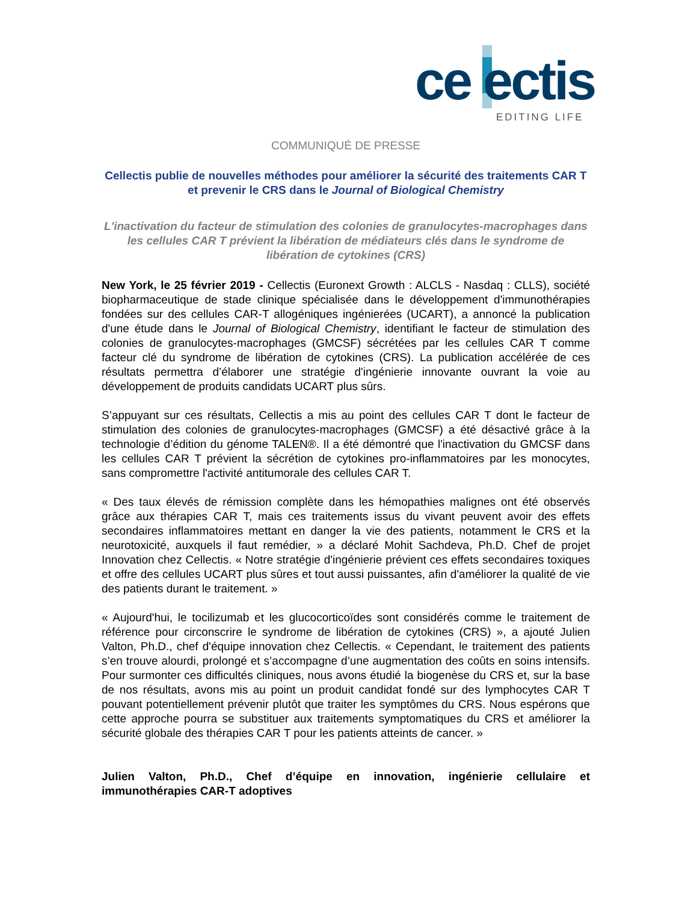ce ectis
EDITING LIFE
COMMUNIQUÉ DE PRESSE
Cellectis publie de nouvelles méthodes pour améliorer la sécurité des traitements CAR T et prevenir le CRS dans le Journal of Biological Chemistry
L'inactivation du facteur de stimulation des colonies de granulocytes-macrophages dans les cellules CAR T prévient la libération de médiateurs clés dans le syndrome de libération de cytokines (CRS)
New York, le 25 février 2019 - Cellectis (Euronext Growth : ALCLS - Nasdaq : CLLS), société biopharmaceutique de stade clinique spécialisée dans le développement d'immunothérapies fondées sur des cellules CAR-T allogéniques ingénierées (UCART), a annoncé la publication d'une étude dans le Journal of Biological Chemistry, identifiant le facteur de stimulation des colonies de granulocytes-macrophages (GMCSF) sécrétées par les cellules CAR T comme facteur clé du syndrome de libération de cytokines (CRS). La publication accélérée de ces résultats permettra d’élaborer une stratégie d'ingénierie innovante ouvrant la voie au développement de produits candidats UCART plus sûrs.
S’appuyant sur ces résultats, Cellectis a mis au point des cellules CAR T dont le facteur de stimulation des colonies de granulocytes-macrophages (GMCSF) a été désactivé grâce à la technologie d’édition du génome TALEN®. Il a été démontré que l'inactivation du GMCSF dans les cellules CAR T prévient la sécrétion de cytokines pro-inflammatoires par les monocytes, sans compromettre l'activité antitumorale des cellules CAR T.
« Des taux élevés de rémission complète dans les hémopathies malignes ont été observés grâce aux thérapies CAR T, mais ces traitements issus du vivant peuvent avoir des effets secondaires inflammatoires mettant en danger la vie des patients, notamment le CRS et la neurotoxicité, auxquels il faut remédier, » a déclaré Mohit Sachdeva, Ph.D. Chef de projet Innovation chez Cellectis. « Notre stratégie d'ingénierie prévient ces effets secondaires toxiques et offre des cellules UCART plus sûres et tout aussi puissantes, afin d'améliorer la qualité de vie des patients durant le traitement. »
« Aujourd'hui, le tocilizumab et les glucocorticoïdes sont considérés comme le traitement de référence pour circonscrire le syndrome de libération de cytokines (CRS) », a ajouté Julien Valton, Ph.D., chef d'équipe innovation chez Cellectis. « Cependant, le traitement des patients s’en trouve alourdi, prolongé et s’accompagne d’une augmentation des coûts en soins intensifs. Pour surmonter ces difficultés cliniques, nous avons étudié la biogenèse du CRS et, sur la base de nos résultats, avons mis au point un produit candidat fondé sur des lymphocytes CAR T pouvant potentiellement prévenir plutôt que traiter les symptômes du CRS. Nous espérons que cette approche pourra se substituer aux traitements symptomatiques du CRS et améliorer la sécurité globale des thérapies CAR T pour les patients atteints de cancer. »
Julien Valton, Ph.D., Chef d’équipe en innovation, ingénierie cellulaire et immunothérapies CAR-T adoptives